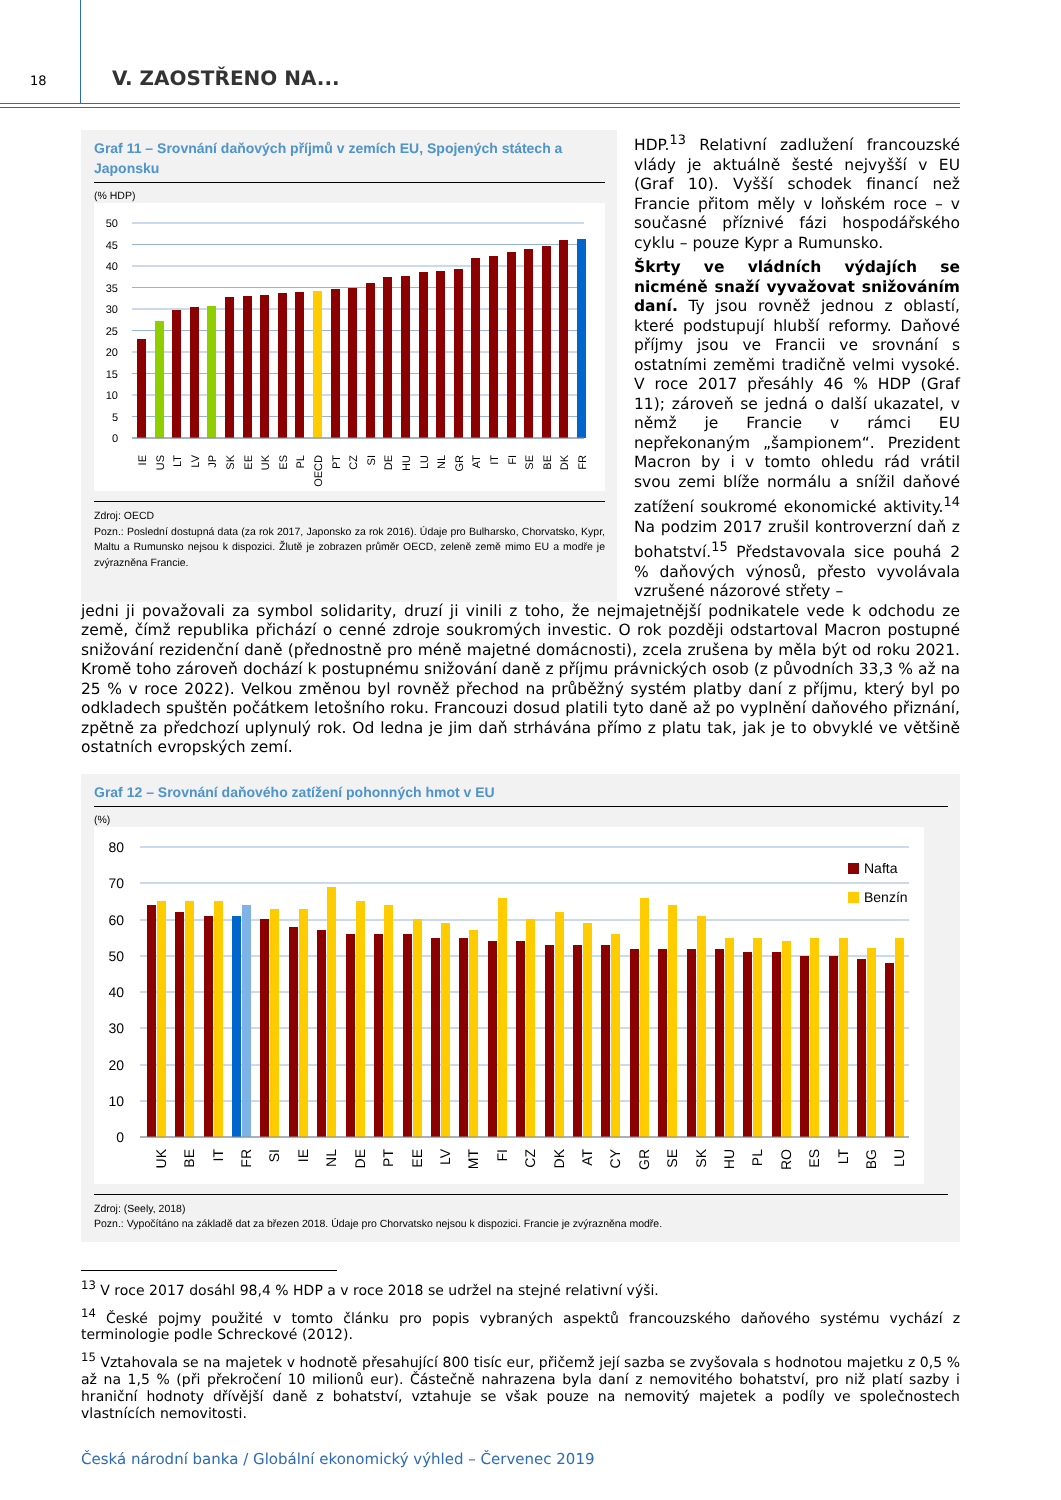18
V. ZAOSTŘENO NA...
Graf 11 – Srovnání daňových příjmů v zemích EU, Spojených státech a Japonsku
(% HDP)
50
45
40
35
30
25
20
15
10
5
0
IE
US
LT
LV
JP
SK
EE
UK
ES
PL
OECD
PT
CZ
SI
DE
HU
LU
NL
GR
AT
IT
FI
SE
BE
DK
FR
Zdroj: OECD
Pozn.: Poslední dostupná data (za rok 2017, Japonsko za rok 2016). Údaje pro Bulharsko, Chorvatsko, Kypr, Maltu a Rumunsko nejsou k dispozici. Žlutě je zobrazen průměr OECD, zeleně země mimo EU a modře je zvýrazněna Francie.
HDP.<sup>13</sup> Relativní zadlužení francouzské vlády je aktuálně šesté nejvyšší v EU (Graf 10). Vyšší schodek financí než Francie přitom měly v loňském roce – v současné příznivé fázi hospodářského cyklu – pouze Kypr a Rumunsko.
Škrty ve vládních výdajích se nicméně snaží vyvažovat snižováním daní. Ty jsou rovněž jednou z oblastí, které podstupují hlubší reformy. Daňové příjmy jsou ve Francii ve srovnání s ostatními zeměmi tradičně velmi vysoké. V roce 2017 přesáhly 46 % HDP (Graf 11); zároveň se jedná o další ukazatel, v němž je Francie v rámci EU nepřekonaným „šampionem“. Prezident Macron by i v tomto ohledu rád vrátil svou zemi blíže normálu a snížil daňové zatížení soukromé ekonomické aktivity.<sup>14</sup> Na podzim 2017 zrušil kontroverzní daň z bohatství.<sup>15</sup> Představovala sice pouhá 2 % daňových výnosů, přesto vyvolávala vzrušené názorové střety –
jedni ji považovali za symbol solidarity, druzí ji vinili z toho, že nejmajetnější podnikatele vede k odchodu ze země, čímž republika přichází o cenné zdroje soukromých investic. O rok později odstartoval Macron postupné snižování rezidenční daně (přednostně pro méně majetné domácnosti), zcela zrušena by měla být od roku 2021. Kromě toho zároveň dochází k postupnému snižování daně z příjmu právnických osob (z původních 33,3 % až na 25 % v roce 2022). Velkou změnou byl rovněž přechod na průběžný systém platby daní z příjmu, který byl po odkladech spuštěn počátkem letošního roku. Francouzi dosud platili tyto daně až po vyplnění daňového přiznání, zpětně za předchozí uplynulý rok. Od ledna je jim daň strhávána přímo z platu tak, jak je to obvyklé ve většině ostatních evropských zemí.
Graf 12 – Srovnání daňového zatížení pohonných hmot v EU
(%)
80
70
60
50
40
30
20
10
0
Nafta
Benzín
UK
BE
IT
FR
SI
IE
NL
DE
PT
EE
LV
MT
FI
CZ
DK
AT
CY
GR
SE
SK
HU
PL
RO
ES
LT
BG
LU
Zdroj: (Seely, 2018)
Pozn.: Vypočítáno na základě dat za březen 2018. Údaje pro Chorvatsko nejsou k dispozici. Francie je zvýrazněna modře.
<sup>13</sup> V roce 2017 dosáhl 98,4 % HDP a v roce 2018 se udržel na stejné relativní výši.
<sup>14</sup> České pojmy použité v tomto článku pro popis vybraných aspektů francouzského daňového systému vychází z terminologie podle Schreckové (2012).
<sup>15</sup> Vztahovala se na majetek v hodnotě přesahující 800 tisíc eur, přičemž její sazba se zvyšovala s hodnotou majetku z 0,5 % až na 1,5 % (při překročení 10 milionů eur). Částečně nahrazena byla daní z nemovitého bohatství, pro niž platí sazby i hraniční hodnoty dřívější daně z bohatství, vztahuje se však pouze na nemovitý majetek a podíly ve společnostech vlastnících nemovitosti.
Česká národní banka / Globální ekonomický výhled – Červenec 2019